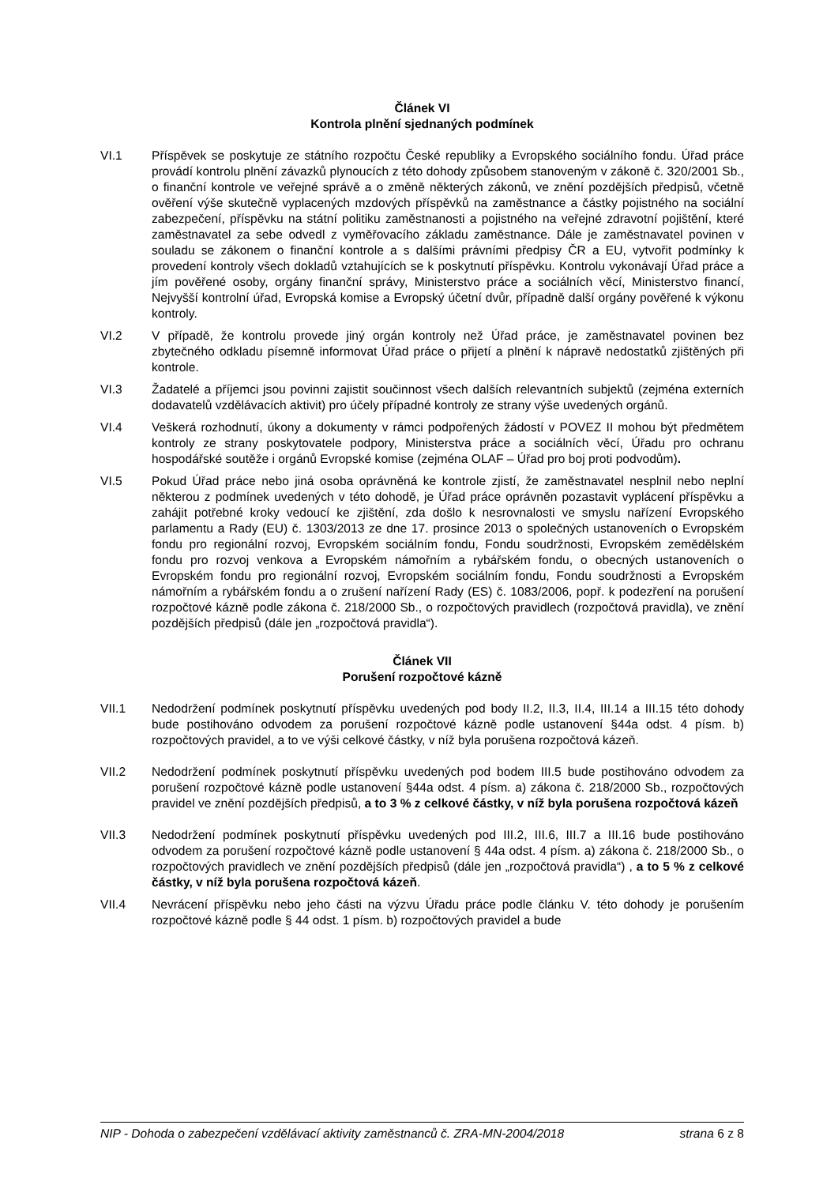Článek VI
Kontrola plnění sjednaných podmínek
VI.1 Příspěvek se poskytuje ze státního rozpočtu České republiky a Evropského sociálního fondu. Úřad práce provádí kontrolu plnění závazků plynoucích z této dohody způsobem stanoveným v zákoně č. 320/2001 Sb., o finanční kontrole ve veřejné správě a o změně některých zákonů, ve znění pozdějších předpisů, včetně ověření výše skutečně vyplacených mzdových příspěvků na zaměstnance a částky pojistného na sociální zabezpečení, příspěvku na státní politiku zaměstnanosti a pojistného na veřejné zdravotní pojištění, které zaměstnavatel za sebe odvedl z vyměřovacího základu zaměstnance. Dále je zaměstnavatel povinen v souladu se zákonem o finanční kontrole a s dalšími právními předpisy ČR a EU, vytvořit podmínky k provedení kontroly všech dokladů vztahujících se k poskytnutí příspěvku. Kontrolu vykonávají Úřad práce a jím pověřené osoby, orgány finanční správy, Ministerstvo práce a sociálních věcí, Ministerstvo financí, Nejvyšší kontrolní úřad, Evropská komise a Evropský účetní dvůr, případně další orgány pověřené k výkonu kontroly.
VI.2 V případě, že kontrolu provede jiný orgán kontroly než Úřad práce, je zaměstnavatel povinen bez zbytečného odkladu písemně informovat Úřad práce o přijetí a plnění k nápravě nedostatků zjištěných při kontrole.
VI.3 Žadatelé a příjemci jsou povinni zajistit součinnost všech dalších relevantních subjektů (zejména externích dodavatelů vzdělávacích aktivit) pro účely případné kontroly ze strany výše uvedených orgánů.
VI.4 Veškerá rozhodnutí, úkony a dokumenty v rámci podpořených žádostí v POVEZ II mohou být předmětem kontroly ze strany poskytovatele podpory, Ministerstva práce a sociálních věcí, Úřadu pro ochranu hospodářské soutěže i orgánů Evropské komise (zejména OLAF – Úřad pro boj proti podvodům).
VI.5 Pokud Úřad práce nebo jiná osoba oprávněná ke kontrole zjistí, že zaměstnavatel nesplnil nebo neplní některou z podmínek uvedených v této dohodě, je Úřad práce oprávněn pozastavit vyplácení příspěvku a zahájit potřebné kroky vedoucí ke zjištění, zda došlo k nesrovnalosti ve smyslu nařízení Evropského parlamentu a Rady (EU) č. 1303/2013 ze dne 17. prosince 2013 o společných ustanoveních o Evropském fondu pro regionální rozvoj, Evropském sociálním fondu, Fondu soudržnosti, Evropském zemědělském fondu pro rozvoj venkova a Evropském námořním a rybářském fondu, o obecných ustanoveních o Evropském fondu pro regionální rozvoj, Evropském sociálním fondu, Fondu soudržnosti a Evropském námořním a rybářském fondu a o zrušení nařízení Rady (ES) č. 1083/2006, popř. k podezření na porušení rozpočtové kázně podle zákona č. 218/2000 Sb., o rozpočtových pravidlech (rozpočtová pravidla), ve znění pozdějších předpisů (dále jen „rozpočtová pravidla“).
Článek VII
Porušení rozpočtové kázně
VII.1 Nedodržení podmínek poskytnutí příspěvku uvedených pod body II.2, II.3, II.4, III.14 a III.15 této dohody bude postihováno odvodem za porušení rozpočtové kázně podle ustanovení §44a odst. 4 písm. b) rozpočtových pravidel, a to ve výši celkové částky, v níž byla porušena rozpočtová kázeň.
VII.2 Nedodržení podmínek poskytnutí příspěvku uvedených pod bodem III.5 bude postihováno odvodem za porušení rozpočtové kázně podle ustanovení §44a odst. 4 písm. a) zákona č. 218/2000 Sb., rozpočtových pravidel ve znění pozdějších předpisů, a to 3 % z celkové částky, v níž byla porušena rozpočtová kázeň
VII.3 Nedodržení podmínek poskytnutí příspěvku uvedených pod III.2, III.6, III.7 a III.16 bude postihováno odvodem za porušení rozpočtové kázně podle ustanovení § 44a odst. 4 písm. a) zákona č. 218/2000 Sb., o rozpočtových pravidlech ve znění pozdějších předpisů (dále jen „rozpočtová pravidla“) , a to 5 % z celkové částky, v níž byla porušena rozpočtová kázeň.
VII.4 Nevrácení příspěvku nebo jeho části na výzvu Úřadu práce podle článku V. této dohody je porušením rozpočtové kázně podle § 44 odst. 1 písm. b) rozpočtových pravidel a bude
NIP - Dohoda o zabezpečení vzdělávací aktivity zaměstnanců č. ZRA-MN-2004/2018 strana 6 z 8